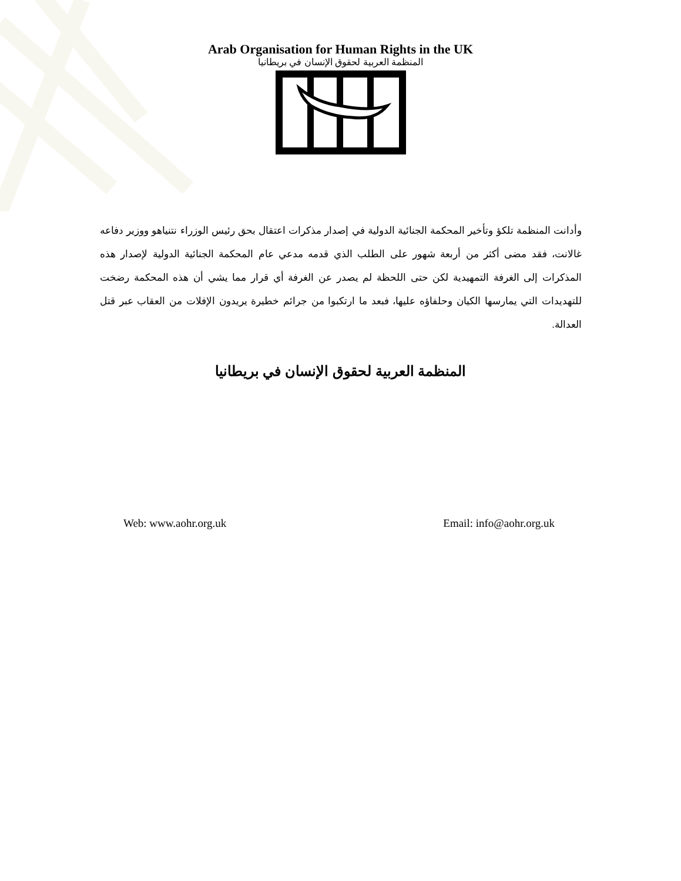Arab Organisation for Human Rights in the UK
المنظمة العربية لحقوق الإنسان في بريطانيا
وأدانت المنظمة تلكؤ وتأخير المحكمة الجنائية الدولية في إصدار مذكرات اعتقال بحق رئيس الوزراء نتنياهو ووزير دفاعه غالانت، فقد مضى أكثر من أربعة شهور على الطلب الذي قدمه مدعي عام المحكمة الجنائية الدولية لإصدار هذه المذكرات إلى الغرفة التمهيدية لكن حتى اللحظة لم يصدر عن الغرفة أي قرار مما يشي أن هذه المحكمة رضخت للتهديدات التي يمارسها الكيان وحلفاؤه عليها، فبعد ما ارتكبوا من جرائم خطيرة يريدون الإفلات من العقاب عبر قتل العدالة.
المنظمة العربية لحقوق الإنسان في بريطانيا
Web: www.aohr.org.uk Email: info@aohr.org.uk